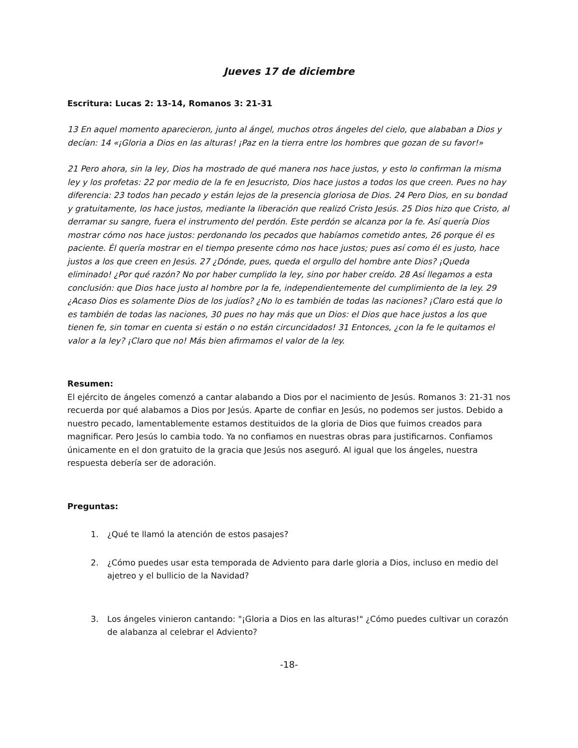Jueves 17 de diciembre
Escritura: Lucas 2: 13-14, Romanos 3: 21-31
13 En aquel momento aparecieron, junto al ángel, muchos otros ángeles del cielo, que alababan a Dios y decían: 14 «¡Gloria a Dios en las alturas! ¡Paz en la tierra entre los hombres que gozan de su favor!»
21 Pero ahora, sin la ley, Dios ha mostrado de qué manera nos hace justos, y esto lo confirman la misma ley y los profetas: 22 por medio de la fe en Jesucristo, Dios hace justos a todos los que creen. Pues no hay diferencia: 23 todos han pecado y están lejos de la presencia gloriosa de Dios. 24 Pero Dios, en su bondad y gratuitamente, los hace justos, mediante la liberación que realizó Cristo Jesús. 25 Dios hizo que Cristo, al derramar su sangre, fuera el instrumento del perdón. Este perdón se alcanza por la fe. Así quería Dios mostrar cómo nos hace justos: perdonando los pecados que habíamos cometido antes, 26 porque él es paciente. Él quería mostrar en el tiempo presente cómo nos hace justos; pues así como él es justo, hace justos a los que creen en Jesús. 27 ¿Dónde, pues, queda el orgullo del hombre ante Dios? ¡Queda eliminado! ¿Por qué razón? No por haber cumplido la ley, sino por haber creído. 28 Así llegamos a esta conclusión: que Dios hace justo al hombre por la fe, independientemente del cumplimiento de la ley. 29 ¿Acaso Dios es solamente Dios de los judíos? ¿No lo es también de todas las naciones? ¡Claro está que lo es también de todas las naciones, 30 pues no hay más que un Dios: el Dios que hace justos a los que tienen fe, sin tomar en cuenta si están o no están circuncidados! 31 Entonces, ¿con la fe le quitamos el valor a la ley? ¡Claro que no! Más bien afirmamos el valor de la ley.
Resumen:
El ejército de ángeles comenzó a cantar alabando a Dios por el nacimiento de Jesús. Romanos 3: 21-31 nos recuerda por qué alabamos a Dios por Jesús. Aparte de confiar en Jesús, no podemos ser justos. Debido a nuestro pecado, lamentablemente estamos destituidos de la gloria de Dios que fuimos creados para magnificar. Pero Jesús lo cambia todo. Ya no confiamos en nuestras obras para justificarnos. Confiamos únicamente en el don gratuito de la gracia que Jesús nos aseguró. Al igual que los ángeles, nuestra respuesta debería ser de adoración.
Preguntas:
1. ¿Qué te llamó la atención de estos pasajes?
2. ¿Cómo puedes usar esta temporada de Adviento para darle gloria a Dios, incluso en medio del ajetreo y el bullicio de la Navidad?
3. Los ángeles vinieron cantando: "¡Gloria a Dios en las alturas!" ¿Cómo puedes cultivar un corazón de alabanza al celebrar el Adviento?
-18-